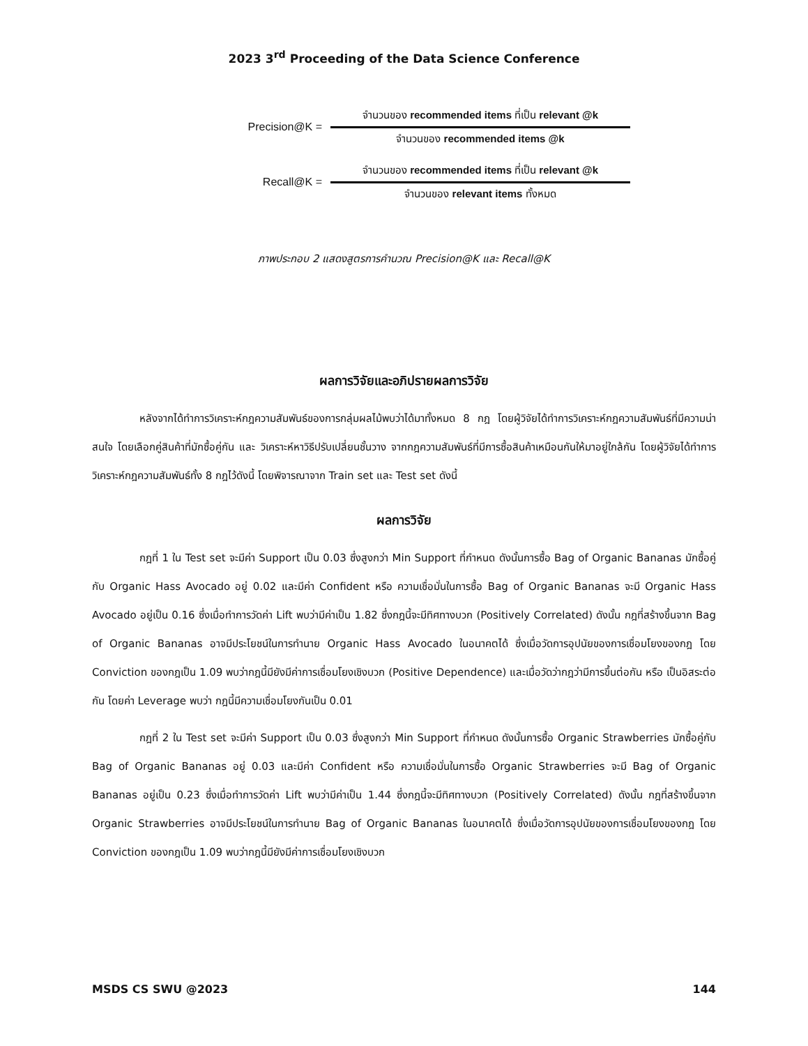2023 3<sup>rd</sup> Proceeding of the Data Science Conference
Precision@K =
จำนวนของ recommended items ที่เป็น relevant @k
จำนวนของ recommended items @k
Recall@K =
จำนวนของ recommended items ที่เป็น relevant @k
จำนวนของ relevant items ทั้งหมด
ภาพประกอบ 2 แสดงสูตรการคำนวณ Precision@K และ Recall@K
ผลการวิจัยและอภิปรายผลการวิจัย
หลังจากได้ทำการวิเคราะห์กฎความสัมพันธ์ของการกลุ่มผลไม้พบว่าได้มาทั้งหมด 8 กฎ โดยผู้วิจัยได้ทำการวิเคราะห์กฎความสัมพันธ์ที่มีความน่าสนใจ โดยเลือกคู่สินค้าที่มักซื้อคู่กัน และ วิเคราะห์หาวิธีปรับเปลี่ยนชั้นวาง จากกฎความสัมพันธ์ที่มีการซื้อสินค้าเหมือนกันให้มาอยู่ใกล้กัน โดยผู้วิจัยได้ทำการวิเคราะห์กฎความสัมพันธ์ทั้ง 8 กฎไว้ดังนี้ โดยพิจารณาจาก Train set และ Test set ดังนี้
ผลการวิจัย
กฎที่ 1 ใน Test set จะมีค่า Support เป็น 0.03 ซึ่งสูงกว่า Min Support ที่กำหนด ดังนั้นการซื้อ Bag of Organic Bananas มักซื้อคู่กับ Organic Hass Avocado อยู่ 0.02 และมีค่า Confident หรือ ความเชื่อมั่นในการซื้อ Bag of Organic Bananas จะมี Organic Hass Avocado อยู่เป็น 0.16 ซึ่งเมื่อทำการวัดค่า Lift พบว่ามีค่าเป็น 1.82 ซึ่งกฎนี้จะมีทิศทางบวก (Positively Correlated) ดังนั้น กฎที่สร้างขึ้นจาก Bag of Organic Bananas อาจมีประโยชน์ในการทำนาย Organic Hass Avocado ในอนาคตได้ ซึ่งเมื่อวัดการอุปนัยของการเชื่อมโยงของกฎ โดย Conviction ของกฎเป็น 1.09 พบว่ากฎนี้มียังมีค่าการเชื่อมโยงเชิงบวก (Positive Dependence) และเมื่อวัดว่ากฎว่ามีการขึ้นต่อกัน หรือ เป็นอิสระต่อกัน โดยค่า Leverage พบว่า กฎนี้มีความเชื่อมโยงกันเป็น 0.01
กฎที่ 2 ใน Test set จะมีค่า Support เป็น 0.03 ซึ่งสูงกว่า Min Support ที่กำหนด ดังนั้นการซื้อ Organic Strawberries มักซื้อคู่กับ Bag of Organic Bananas อยู่ 0.03 และมีค่า Confident หรือ ความเชื่อมั่นในการซื้อ Organic Strawberries จะมี Bag of Organic Bananas อยู่เป็น 0.23 ซึ่งเมื่อทำการวัดค่า Lift พบว่ามีค่าเป็น 1.44 ซึ่งกฎนี้จะมีทิศทางบวก (Positively Correlated) ดังนั้น กฎที่สร้างขึ้นจาก Organic Strawberries อาจมีประโยชน์ในการทำนาย Bag of Organic Bananas ในอนาคตได้ ซึ่งเมื่อวัดการอุปนัยของการเชื่อมโยงของกฎ โดย Conviction ของกฎเป็น 1.09 พบว่ากฎนี้มียังมีค่าการเชื่อมโยงเชิงบวก
MSDS CS SWU @2023 144